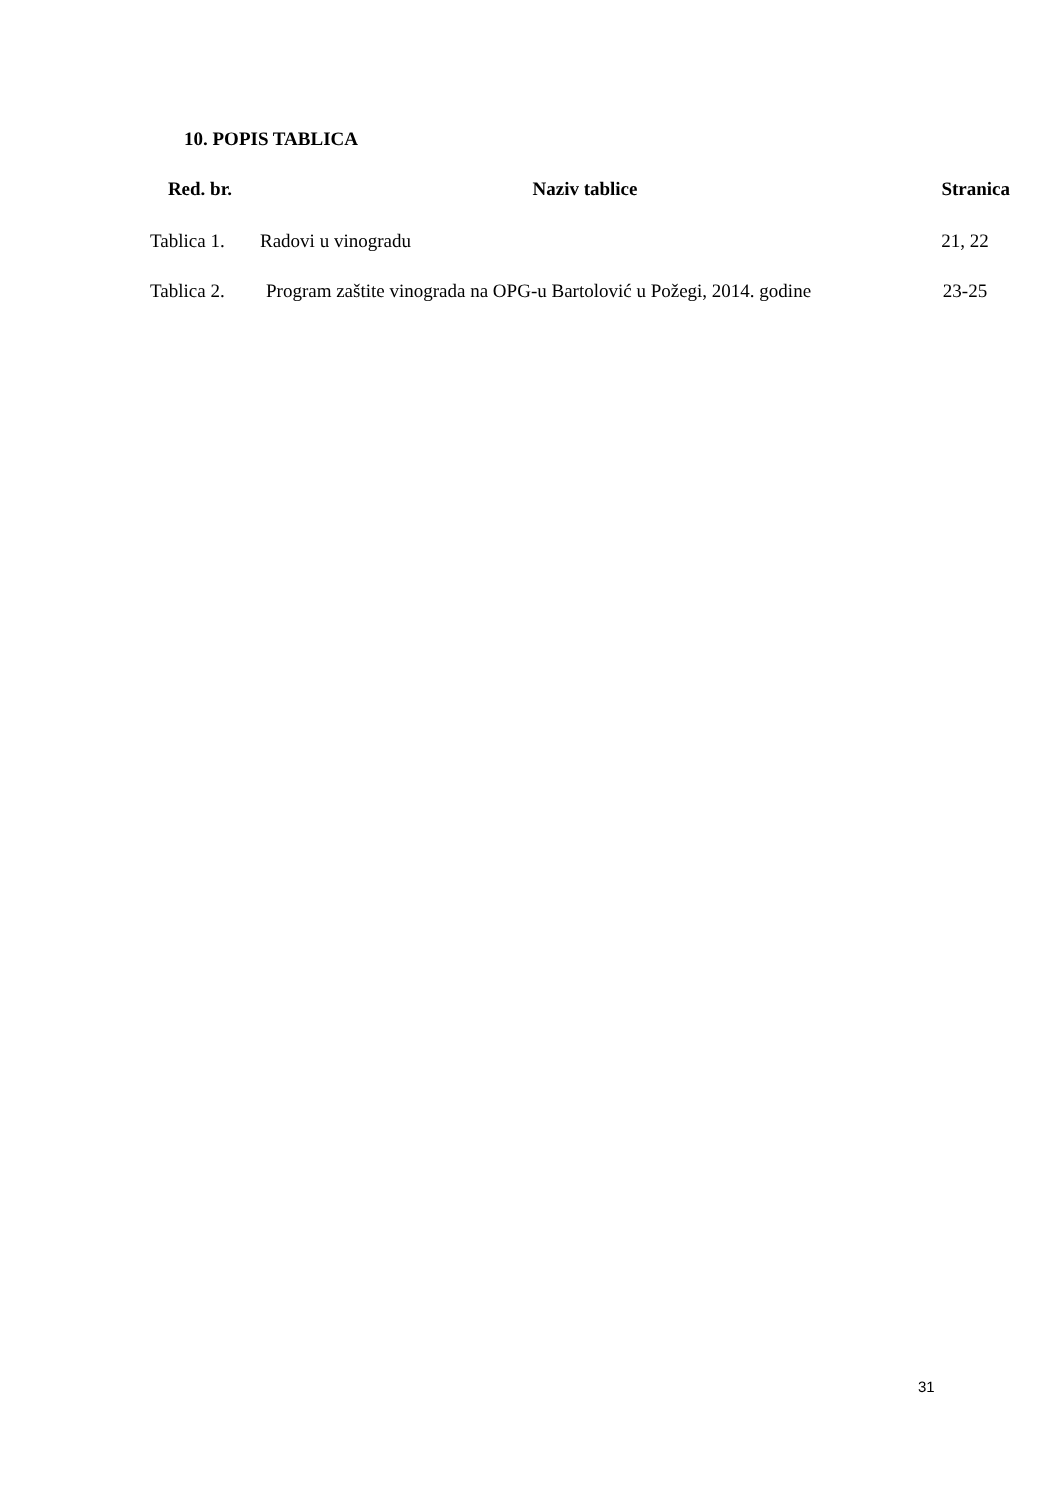10. POPIS TABLICA
| Red. br. | Naziv tablice | Stranica |
| --- | --- | --- |
| Tablica 1. | Radovi u vinogradu | 21, 22 |
| Tablica 2. | Program zaštite vinograda na OPG-u Bartolović u Požegi, 2014. godine | 23-25 |
31